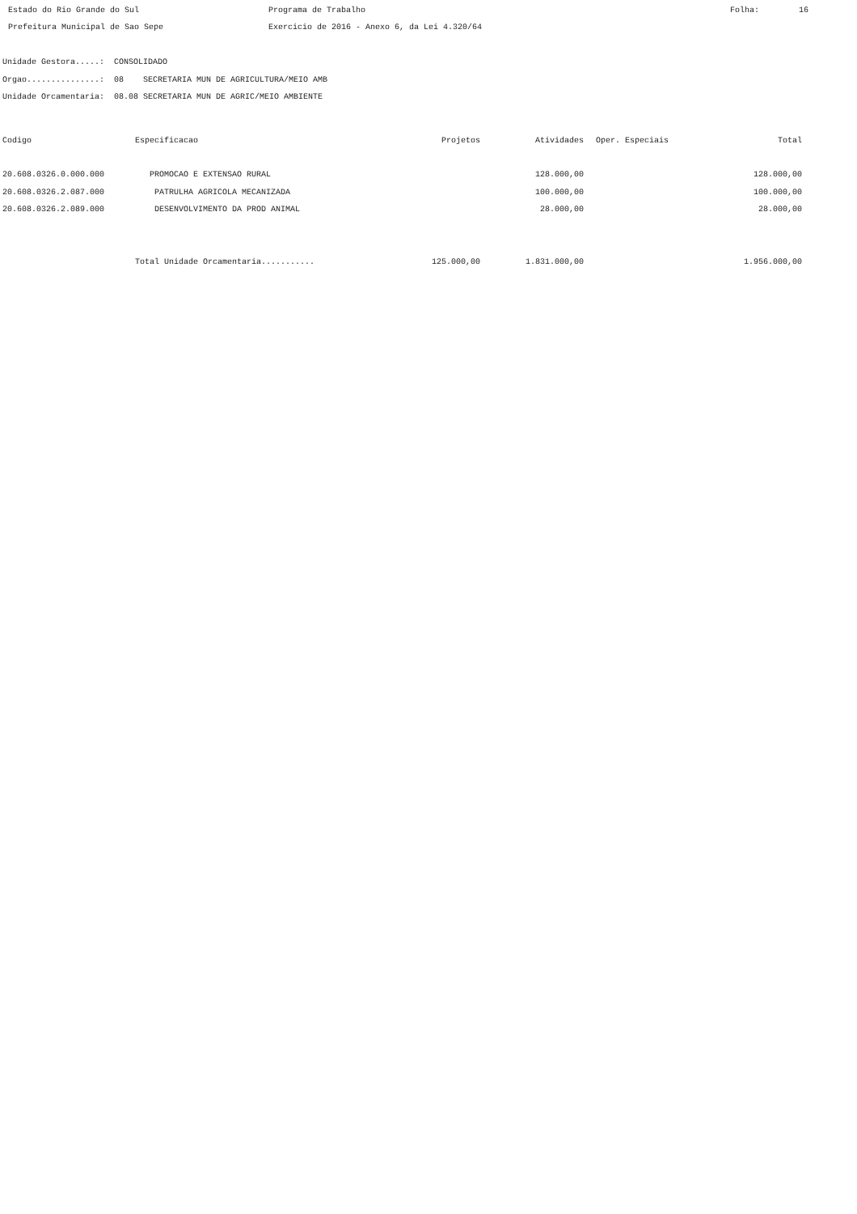Estado do Rio Grande do Sul Programa de Trabalho Folha: 16
Prefeitura Municipal de Sao Sepe Exercicio de 2016 - Anexo 6, da Lei 4.320/64
Unidade Gestora.....: CONSOLIDADO
Orgao...............: 08 SECRETARIA MUN DE AGRICULTURA/MEIO AMB
Unidade Orcamentaria: 08.08 SECRETARIA MUN DE AGRIC/MEIO AMBIENTE
| Codigo | Especificacao | Projetos | Atividades | | Oper. Especiais | Total |
| --- | --- | --- | --- | --- | --- | --- |
| 20.608.0326.0.000.000 | PROMOCAO E EXTENSAO RURAL | | 128.000,00 | | | 128.000,00 |
| 20.608.0326.2.087.000 | PATRULHA AGRICOLA MECANIZADA | | 100.000,00 | | | 100.000,00 |
| 20.608.0326.2.089.000 | DESENVOLVIMENTO DA PROD ANIMAL | | 28.000,00 | | | 28.000,00 |
| | Total Unidade Orcamentaria........... | 125.000,00 | 1.831.000,00 | | | 1.956.000,00 |